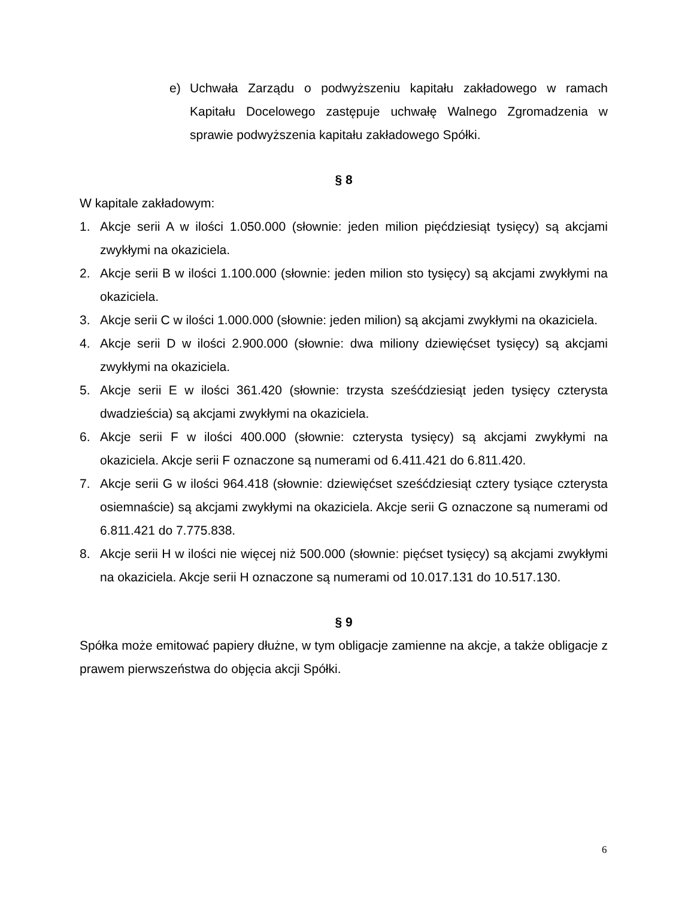e) Uchwała Zarządu o podwyższeniu kapitału zakładowego w ramach Kapitału Docelowego zastępuje uchwałę Walnego Zgromadzenia w sprawie podwyższenia kapitału zakładowego Spółki.
§ 8
W kapitale zakładowym:
1. Akcje serii A w ilości 1.050.000 (słownie: jeden milion pięćdziesiąt tysięcy) są akcjami zwykłymi na okaziciela.
2. Akcje serii B w ilości 1.100.000 (słownie: jeden milion sto tysięcy) są akcjami zwykłymi na okaziciela.
3. Akcje serii C w ilości 1.000.000 (słownie: jeden milion) są akcjami zwykłymi na okaziciela.
4. Akcje serii D w ilości 2.900.000 (słownie: dwa miliony dziewięćset tysięcy) są akcjami zwykłymi na okaziciela.
5. Akcje serii E w ilości 361.420 (słownie: trzysta sześćdziesiąt jeden tysięcy czterysta dwadzieścia) są akcjami zwykłymi na okaziciela.
6. Akcje serii F w ilości 400.000 (słownie: czterysta tysięcy) są akcjami zwykłymi na okaziciela. Akcje serii F oznaczone są numerami od 6.411.421 do 6.811.420.
7. Akcje serii G w ilości 964.418 (słownie: dziewięćset sześćdziesiąt cztery tysiące czterysta osiemnaście) są akcjami zwykłymi na okaziciela. Akcje serii G oznaczone są numerami od 6.811.421 do 7.775.838.
8. Akcje serii H w ilości nie więcej niż 500.000 (słownie: pięćset tysięcy) są akcjami zwykłymi na okaziciela. Akcje serii H oznaczone są numerami od 10.017.131 do 10.517.130.
§ 9
Spółka może emitować papiery dłużne, w tym obligacje zamienne na akcje, a także obligacje z prawem pierwszeństwa do objęcia akcji Spółki.
6